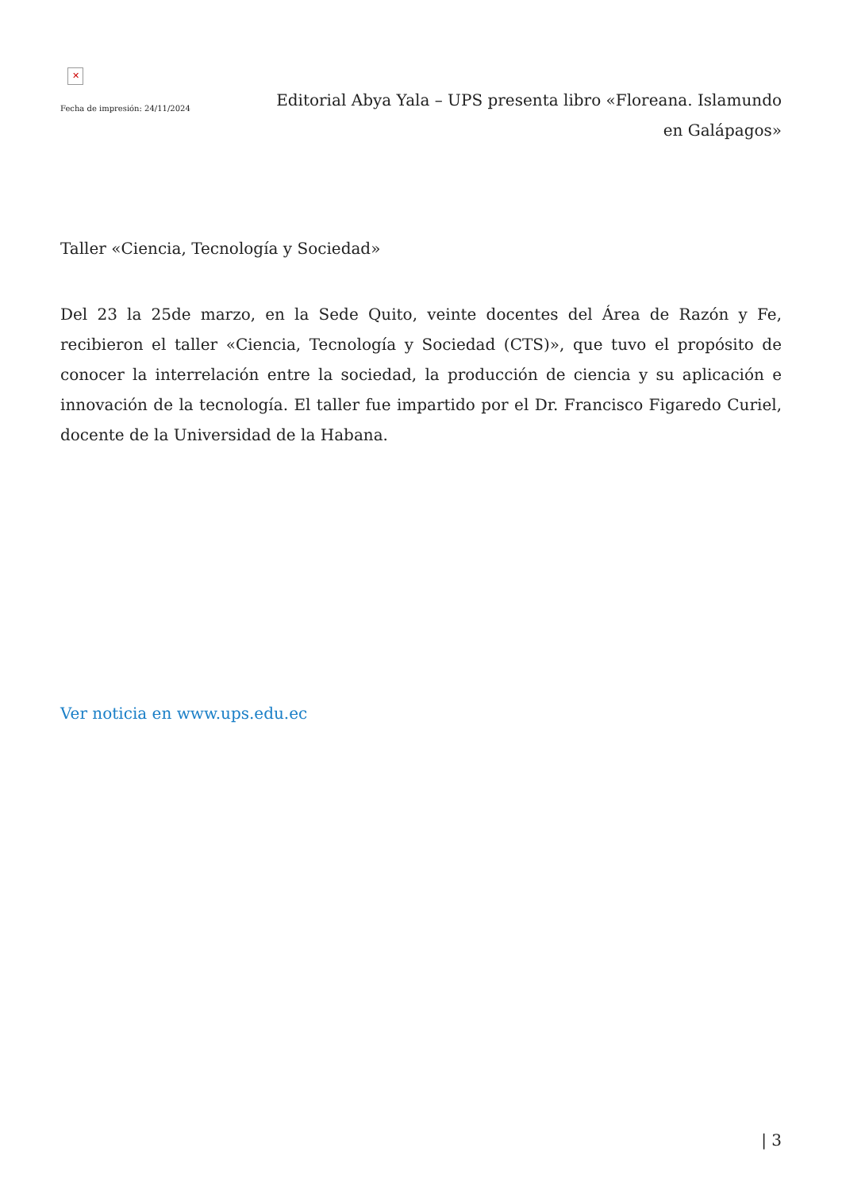✕
Fecha de impresión: 24/11/2024
Editorial Abya Yala – UPS presenta libro «Floreana. Islamundo en Galápagos»
Taller «Ciencia, Tecnología y Sociedad»
Del 23 la 25de marzo, en la Sede Quito, veinte docentes del Área de Razón y Fe, recibieron el taller «Ciencia, Tecnología y Sociedad (CTS)», que tuvo el propósito de conocer la interrelación entre la sociedad, la producción de ciencia y su aplicación e innovación de la tecnología. El taller fue impartido por el Dr. Francisco Figaredo Curiel, docente de la Universidad de la Habana.
Ver noticia en www.ups.edu.ec
| 3